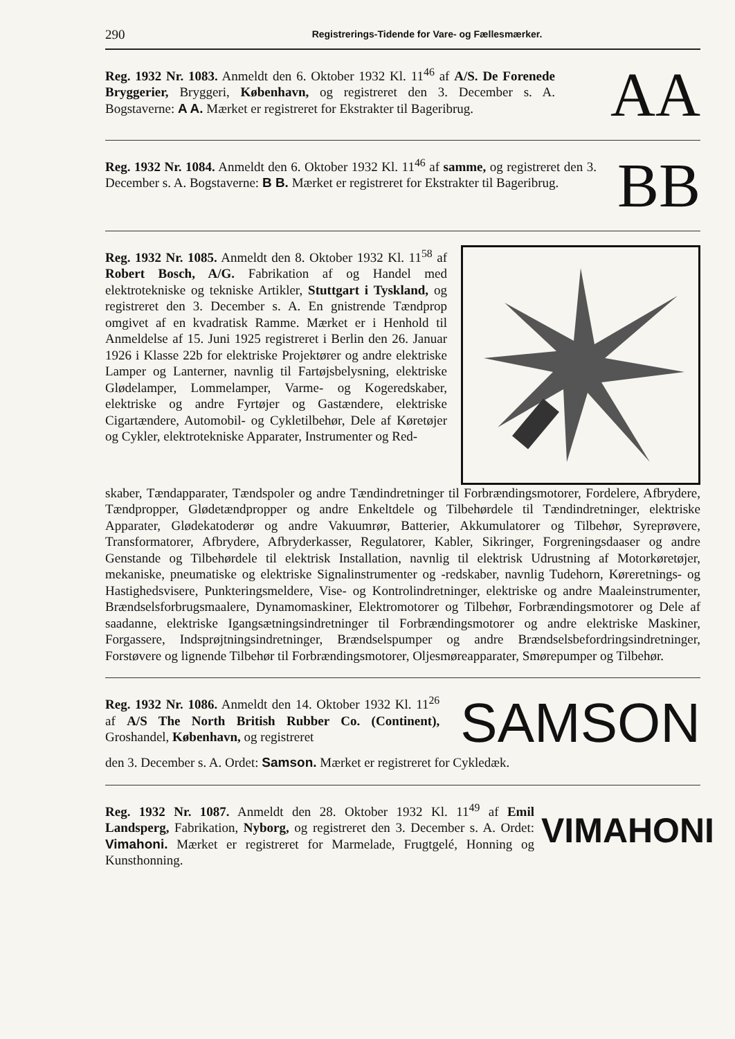290 Registrerings-Tidende for Vare- og Fællesmærker.
Reg. 1932 Nr. 1083. Anmeldt den 6. Oktober 1932 Kl. 11<sup>46</sup> af A/S. De Forenede Bryggerier, Bryggeri, København, og registreret den 3. December s. A. Bogstaverne: A A. Mærket er registreret for Ekstrakter til Bageribrug.
AA
Reg. 1932 Nr. 1084. Anmeldt den 6. Oktober 1932 Kl. 11<sup>46</sup> af samme, og registreret den 3. December s. A. Bogstaverne: B B. Mærket er registreret for Ekstrakter til Bageribrug.
BB
Reg. 1932 Nr. 1085. Anmeldt den 8. Oktober 1932 Kl. 11<sup>58</sup> af Robert Bosch, A/G. Fabrikation af og Handel med elektrotekniske og tekniske Artikler, Stuttgart i Tyskland, og registreret den 3. December s. A. En gnistrende Tændprop omgivet af en kvadratisk Ramme. Mærket er i Henhold til Anmeldelse af 15. Juni 1925 registreret i Berlin den 26. Januar 1926 i Klasse 22b for elektriske Projektører og andre elektriske Lamper og Lanterner, navnlig til Fartøjsbelysning, elektriske Glødelamper, Lommelamper, Varme- og Kogeredskaber, elektriske og andre Fyrtøjer og Gastændere, elektriske Cigartændere, Automobil- og Cykletilbehør, Dele af Køretøjer og Cykler, elektrotekniske Apparater, Instrumenter og Red-
skaber, Tændapparater, Tændspoler og andre Tændindretninger til Forbrændingsmotorer, Fordelere, Afbrydere, Tændpropper, Glødetændpropper og andre Enkeltdele og Tilbehørdele til Tændindretninger, elektriske Apparater, Glødekatoderør og andre Vakuumrør, Batterier, Akkumulatorer og Tilbehør, Syreprøvere, Transformatorer, Afbrydere, Afbryderkasser, Regulatorer, Kabler, Sikringer, Forgreningsdaaser og andre Genstande og Tilbehørdele til elektrisk Installation, navnlig til elektrisk Udrustning af Motorkøretøjer, mekaniske, pneumatiske og elektriske Signalinstrumenter og -redskaber, navnlig Tudehorn, Køreretnings- og Hastighedsvisere, Punkteringsmeldere, Vise- og Kontrolindretninger, elektriske og andre Maaleinstrumenter, Brændselsforbrugsmaalere, Dynamomaskiner, Elektromotorer og Tilbehør, Forbrændingsmotorer og Dele af saadanne, elektriske Igangsætningsindretninger til Forbrændingsmotorer og andre elektriske Maskiner, Forgassere, Indsprøjtningsindretninger, Brændselspumper og andre Brændselsbefordringsindretninger, Forstøvere og lignende Tilbehør til Forbrændingsmotorer, Oljesmøreapparater, Smørepumper og Tilbehør.
Reg. 1932 Nr. 1086. Anmeldt den 14. Oktober 1932 Kl. 11<sup>26</sup> af A/S The North British Rubber Co. (Continent), Groshandel, København, og registreret
SAMSON
den 3. December s. A. Ordet: Samson. Mærket er registreret for Cykledæk.
Reg. 1932 Nr. 1087. Anmeldt den 28. Oktober 1932 Kl. 11<sup>49</sup> af Emil Landsperg, Fabrikation, Nyborg, og registreret den 3. December s. A. Ordet: Vimahoni. Mærket er registreret for Marmelade, Frugtgelé, Honning og Kunsthonning.
VIMAHONI